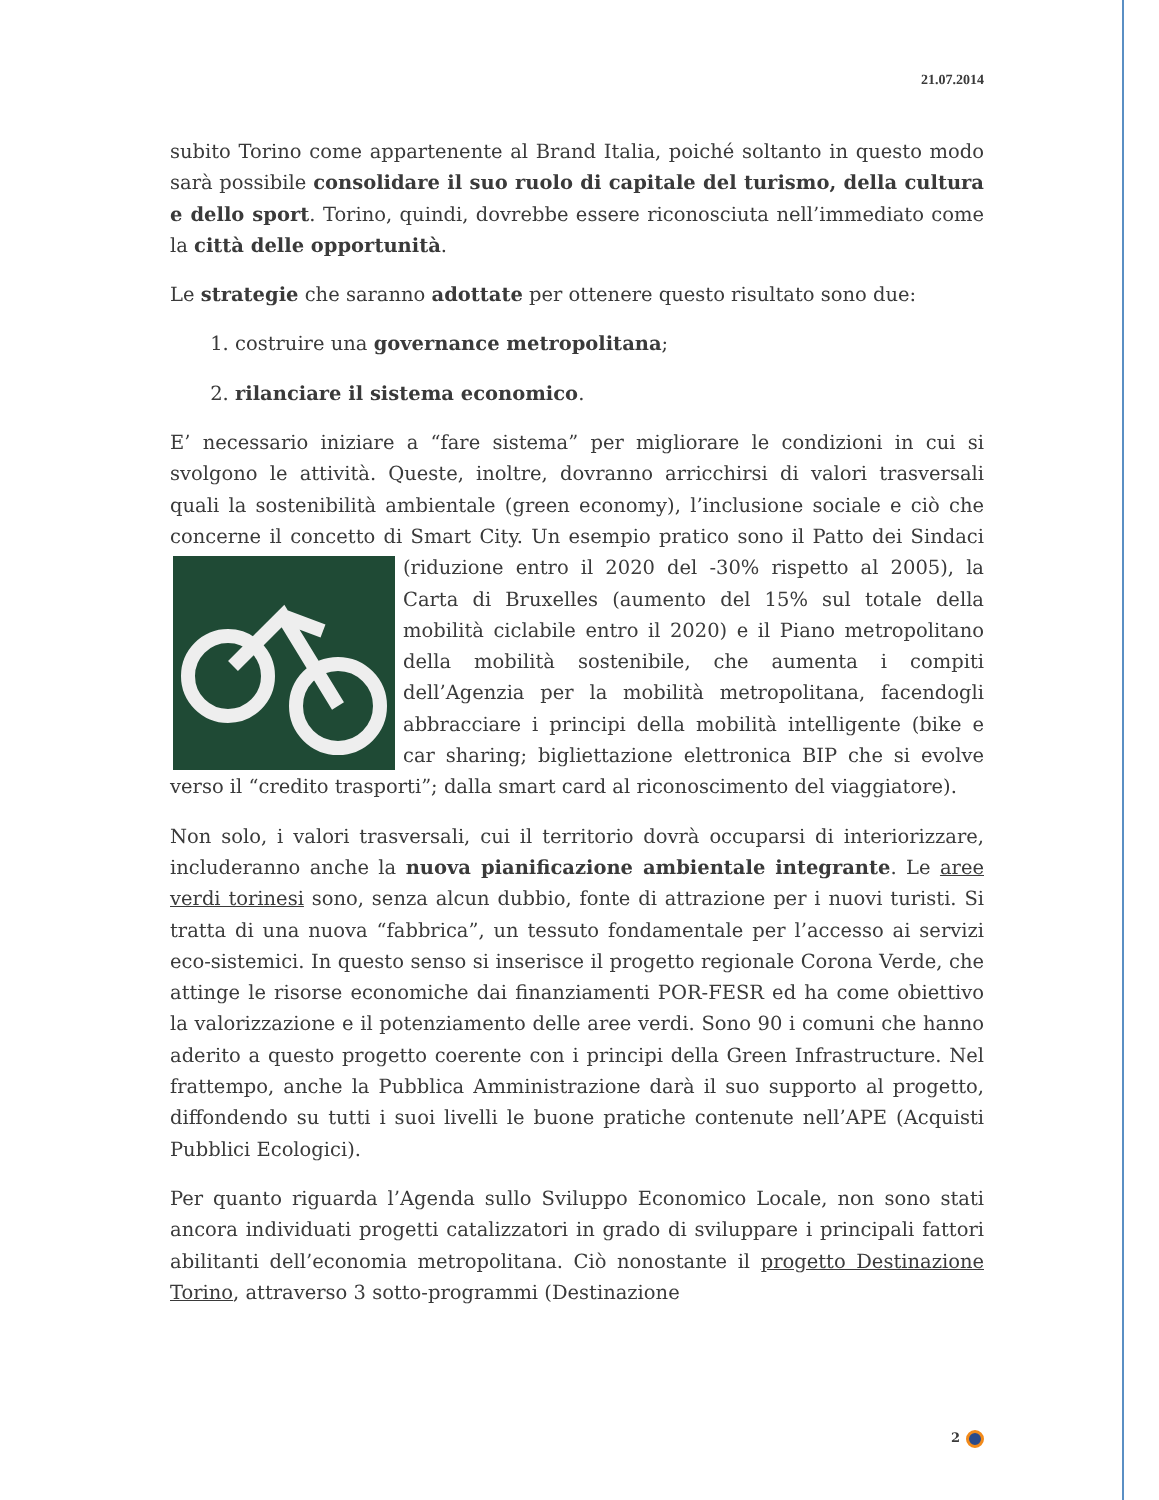21.07.2014
subito Torino come appartenente al Brand Italia, poiché soltanto in questo modo sarà possibile consolidare il suo ruolo di capitale del turismo, della cultura e dello sport. Torino, quindi, dovrebbe essere riconosciuta nell’immediato come la città delle opportunità.
Le strategie che saranno adottate per ottenere questo risultato sono due:
1. costruire una governance metropolitana;
2. rilanciare il sistema economico.
E’ necessario iniziare a “fare sistema” per migliorare le condizioni in cui si svolgono le attività. Queste, inoltre, dovranno arricchirsi di valori trasversali quali la sostenibilità ambientale (green economy), l’inclusione sociale e ciò che concerne il concetto di Smart City. Un esempio pratico sono il Patto dei Sindaci (riduzione entro il 2020 del -30% rispetto al 2005), la Carta di Bruxelles (aumento del 15% sul totale della mobilità ciclabile entro il 2020) e il Piano metropolitano della mobilità sostenibile, che aumenta i compiti dell’Agenzia per la mobilità metropolitana, facendogli abbracciare i principi della mobilità intelligente (bike e car sharing; bigliettazione elettronica BIP che si evolve verso il “credito trasporti”; dalla smart card al riconoscimento del viaggiatore).
Non solo, i valori trasversali, cui il territorio dovrà occuparsi di interiorizzare, includeranno anche la nuova pianificazione ambientale integrante. Le aree verdi torinesi sono, senza alcun dubbio, fonte di attrazione per i nuovi turisti. Si tratta di una nuova “fabbrica”, un tessuto fondamentale per l’accesso ai servizi eco-sistemici. In questo senso si inserisce il progetto regionale Corona Verde, che attinge le risorse economiche dai finanziamenti POR-FESR ed ha come obiettivo la valorizzazione e il potenziamento delle aree verdi. Sono 90 i comuni che hanno aderito a questo progetto coerente con i principi della Green Infrastructure. Nel frattempo, anche la Pubblica Amministrazione darà il suo supporto al progetto, diffondendo su tutti i suoi livelli le buone pratiche contenute nell’APE (Acquisti Pubblici Ecologici).
Per quanto riguarda l’Agenda sullo Sviluppo Economico Locale, non sono stati ancora individuati progetti catalizzatori in grado di sviluppare i principali fattori abilitanti dell’economia metropolitana. Ciò nonostante il progetto Destinazione Torino, attraverso 3 sotto-programmi (Destinazione
2